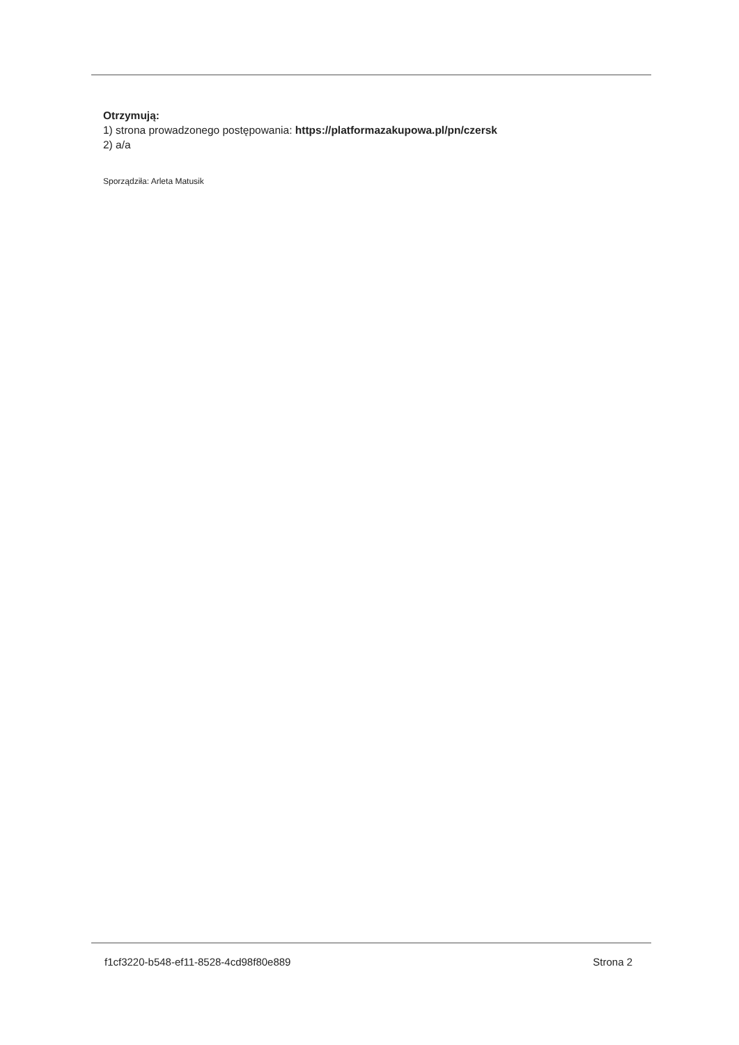Otrzymują:
1) strona prowadzonego postępowania: https://platformazakupowa.pl/pn/czersk
2) a/a
Sporządziła: Arleta Matusik
f1cf3220-b548-ef11-8528-4cd98f80e889 Strona 2